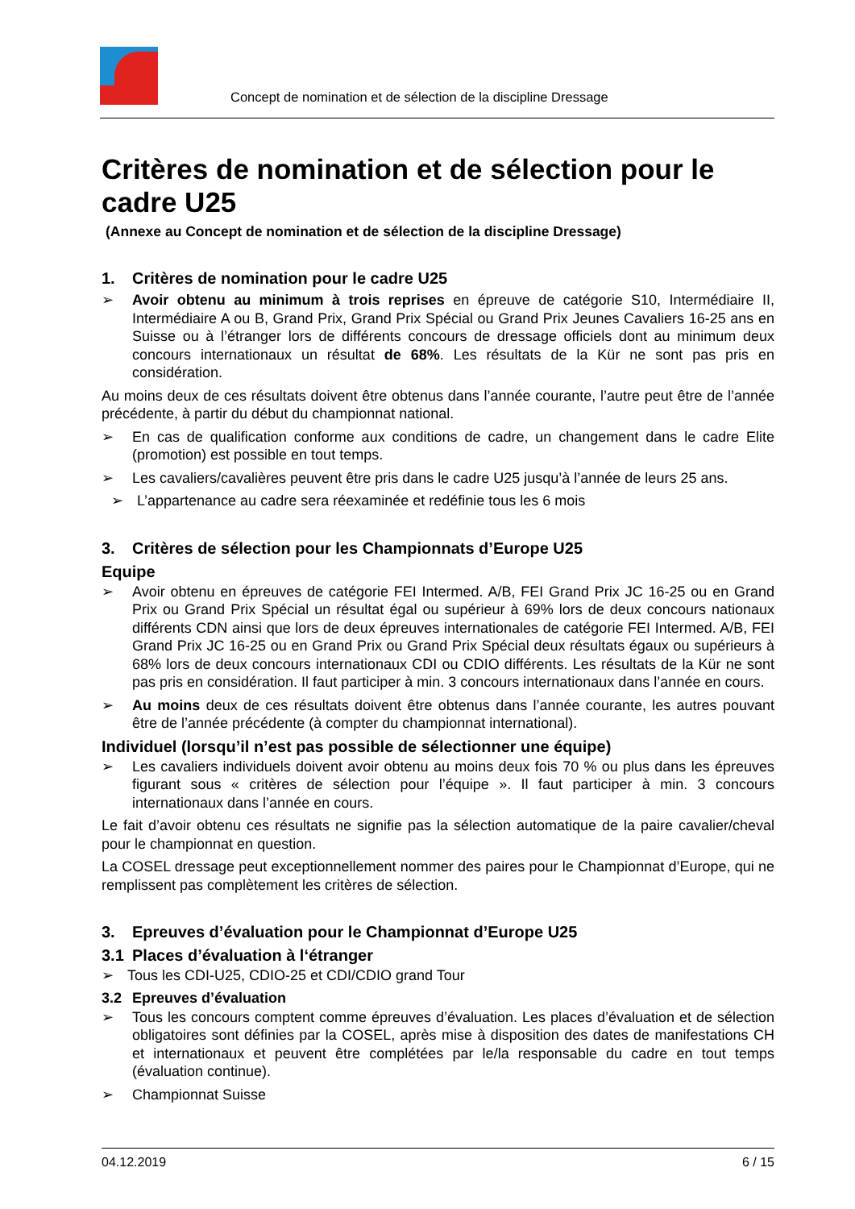Concept de nomination et de sélection de la discipline Dressage
Critères de nomination et de sélection pour le cadre U25
(Annexe au Concept de nomination et de sélection de la discipline Dressage)
1. Critères de nomination pour le cadre U25
➢ Avoir obtenu au minimum à trois reprises en épreuve de catégorie S10, Intermédiaire II, Intermédiaire A ou B, Grand Prix, Grand Prix Spécial ou Grand Prix Jeunes Cavaliers 16-25 ans en Suisse ou à l’étranger lors de différents concours de dressage officiels dont au minimum deux concours internationaux un résultat de 68%. Les résultats de la Kür ne sont pas pris en considération.
Au moins deux de ces résultats doivent être obtenus dans l’année courante, l’autre peut être de l’année précédente, à partir du début du championnat national.
➢ En cas de qualification conforme aux conditions de cadre, un changement dans le cadre Elite (promotion) est possible en tout temps.
➢ Les cavaliers/cavalières peuvent être pris dans le cadre U25 jusqu’à l’année de leurs 25 ans.
➢ L’appartenance au cadre sera réexaminée et redéfinie tous les 6 mois
3. Critères de sélection pour les Championnats d’Europe U25
Equipe
➢ Avoir obtenu en épreuves de catégorie FEI Intermed. A/B, FEI Grand Prix JC 16-25 ou en Grand Prix ou Grand Prix Spécial un résultat égal ou supérieur à 69% lors de deux concours nationaux différents CDN ainsi que lors de deux épreuves internationales de catégorie FEI Intermed. A/B, FEI Grand Prix JC 16-25 ou en Grand Prix ou Grand Prix Spécial deux résultats égaux ou supérieurs à 68% lors de deux concours internationaux CDI ou CDIO différents. Les résultats de la Kür ne sont pas pris en considération. Il faut participer à min. 3 concours internationaux dans l’année en cours.
➢ Au moins deux de ces résultats doivent être obtenus dans l’année courante, les autres pouvant être de l’année précédente (à compter du championnat international).
Individuel (lorsqu’il n’est pas possible de sélectionner une équipe)
➢ Les cavaliers individuels doivent avoir obtenu au moins deux fois 70 % ou plus dans les épreuves figurant sous « critères de sélection pour l’équipe ». Il faut participer à min. 3 concours internationaux dans l’année en cours.
Le fait d’avoir obtenu ces résultats ne signifie pas la sélection automatique de la paire cavalier/cheval pour le championnat en question.
La COSEL dressage peut exceptionnellement nommer des paires pour le Championnat d’Europe, qui ne remplissent pas complètement les critères de sélection.
3. Epreuves d’évaluation pour le Championnat d’Europe U25
3.1 Places d’évaluation à l‘étranger
➢ Tous les CDI-U25, CDIO-25 et CDI/CDIO grand Tour
3.2 Epreuves d’évaluation
➢ Tous les concours comptent comme épreuves d’évaluation. Les places d’évaluation et de sélection obligatoires sont définies par la COSEL, après mise à disposition des dates de manifestations CH et internationaux et peuvent être complétées par le/la responsable du cadre en tout temps (évaluation continue).
➢ Championnat Suisse
04.12.2019 6 / 15